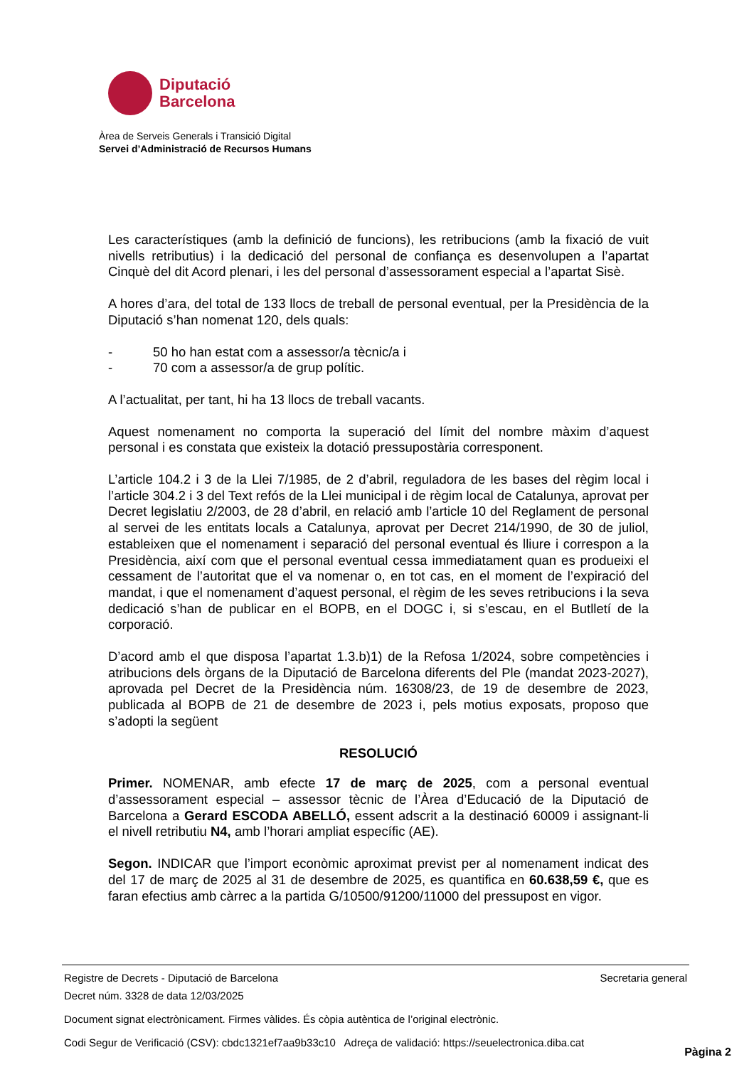Diputació
Barcelona
Àrea de Serveis Generals i Transició Digital
Servei d’Administració de Recursos Humans
Les característiques (amb la definició de funcions), les retribucions (amb la fixació de vuit nivells retributius) i la dedicació del personal de confiança es desenvolupen a l’apartat Cinquè del dit Acord plenari, i les del personal d’assessorament especial a l’apartat Sisè.
A hores d’ara, del total de 133 llocs de treball de personal eventual, per la Presidència de la Diputació s’han nomenat 120, dels quals:
- 50 ho han estat com a assessor/a tècnic/a i
- 70 com a assessor/a de grup polític.
A l’actualitat, per tant, hi ha 13 llocs de treball vacants.
Aquest nomenament no comporta la superació del límit del nombre màxim d’aquest personal i es constata que existeix la dotació pressupostària corresponent.
L’article 104.2 i 3 de la Llei 7/1985, de 2 d’abril, reguladora de les bases del règim local i l’article 304.2 i 3 del Text refós de la Llei municipal i de règim local de Catalunya, aprovat per Decret legislatiu 2/2003, de 28 d’abril, en relació amb l’article 10 del Reglament de personal al servei de les entitats locals a Catalunya, aprovat per Decret 214/1990, de 30 de juliol, estableixen que el nomenament i separació del personal eventual és lliure i correspon a la Presidència, així com que el personal eventual cessa immediatament quan es produeixi el cessament de l’autoritat que el va nomenar o, en tot cas, en el moment de l’expiració del mandat, i que el nomenament d’aquest personal, el règim de les seves retribucions i la seva dedicació s’han de publicar en el BOPB, en el DOGC i, si s’escau, en el Butlletí de la corporació.
D’acord amb el que disposa l’apartat 1.3.b)1) de la Refosa 1/2024, sobre competències i atribucions dels òrgans de la Diputació de Barcelona diferents del Ple (mandat 2023-2027), aprovada pel Decret de la Presidència núm. 16308/23, de 19 de desembre de 2023, publicada al BOPB de 21 de desembre de 2023 i, pels motius exposats, proposo que s’adopti la següent
RESOLUCIÓ
Primer. NOMENAR, amb efecte 17 de març de 2025, com a personal eventual d’assessorament especial – assessor tècnic de l’Àrea d’Educació de la Diputació de Barcelona a Gerard ESCODA ABELLÓ, essent adscrit a la destinació 60009 i assignant-li el nivell retributiu N4, amb l’horari ampliat específic (AE).
Segon. INDICAR que l’import econòmic aproximat previst per al nomenament indicat des del 17 de març de 2025 al 31 de desembre de 2025, es quantifica en 60.638,59 €, que es faran efectius amb càrrec a la partida G/10500/91200/11000 del pressupost en vigor.
Registre de Decrets - Diputació de Barcelona Secretaria general
Decret núm. 3328 de data 12/03/2025
Document signat electrònicament. Firmes vàlides. És còpia autèntica de l’original electrònic.
Codi Segur de Verificació (CSV): cbdc1321ef7aa9b33c10 Adreça de validació: https://seuelectronica.diba.cat
Pàgina 2